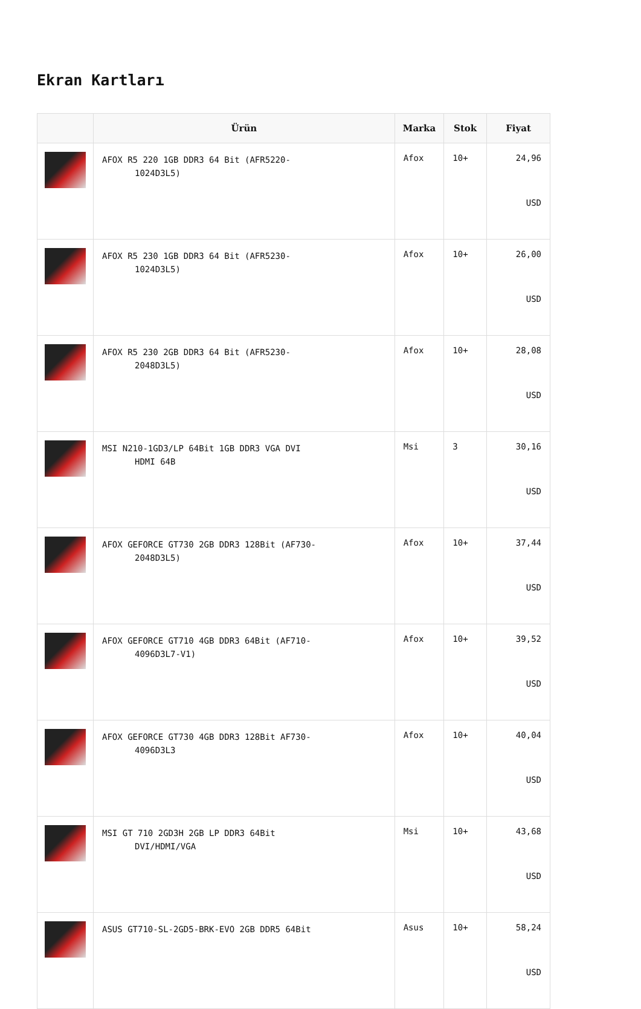Ekran Kartları
| | Ürün | Marka | Stok | Fiyat |
| --- | --- | --- | --- | --- |
| | AFOX R5 220 1GB DDR3 64 Bit (AFR5220- 1024D3L5) | Afox | 10+ | 24,96 USD |
| | AFOX R5 230 1GB DDR3 64 Bit (AFR5230- 1024D3L5) | Afox | 10+ | 26,00 USD |
| | AFOX R5 230 2GB DDR3 64 Bit (AFR5230- 2048D3L5) | Afox | 10+ | 28,08 USD |
| | MSI N210-1GD3/LP 64Bit 1GB DDR3 VGA DVI HDMI 64B | Msi | 3 | 30,16 USD |
| | AFOX GEFORCE GT730 2GB DDR3 128Bit (AF730- 2048D3L5) | Afox | 10+ | 37,44 USD |
| | AFOX GEFORCE GT710 4GB DDR3 64Bit (AF710- 4096D3L7-V1) | Afox | 10+ | 39,52 USD |
| | AFOX GEFORCE GT730 4GB DDR3 128Bit AF730- 4096D3L3 | Afox | 10+ | 40,04 USD |
| | MSI GT 710 2GD3H 2GB LP DDR3 64Bit DVI/HDMI/VGA | Msi | 10+ | 43,68 USD |
| | ASUS GT710-SL-2GD5-BRK-EVO 2GB DDR5 64Bit | Asus | 10+ | 58,24 USD |